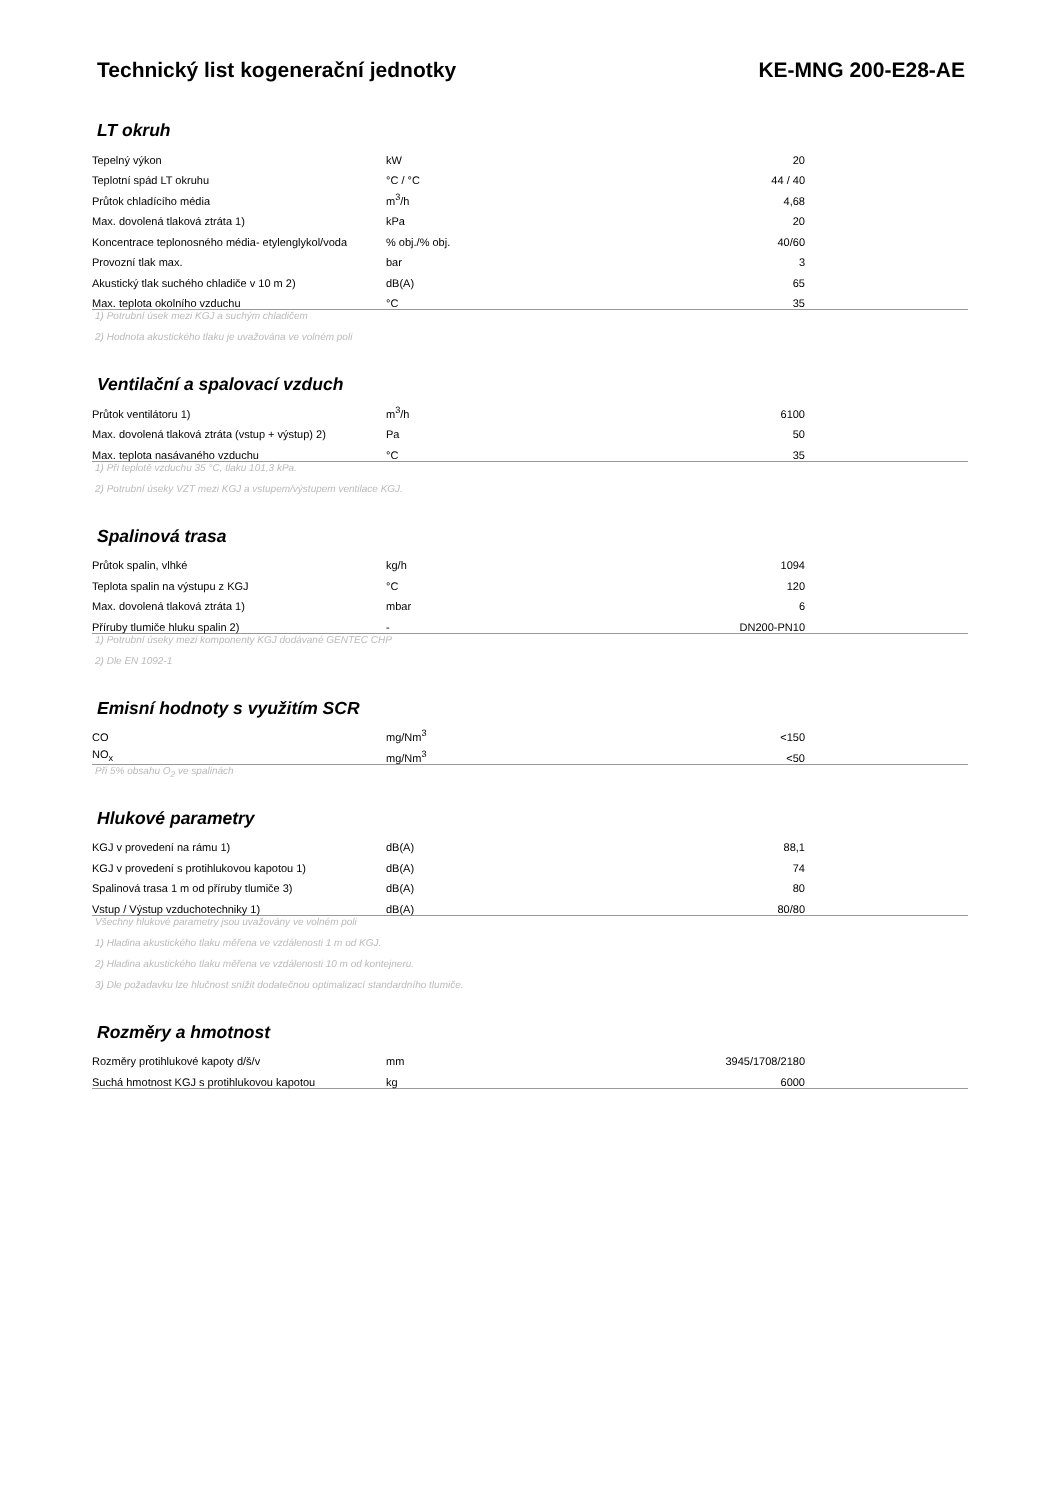Technický list kogenerační jednotky KE-MNG 200-E28-AE
LT okruh
| Tepelný výkon | kW | 20 | |
| Teplotní spád LT okruhu | °C / °C | 44 / 40 | |
| Průtok chladícího média | m<sup>3</sup>/h | 4,68 | |
| Max. dovolená tlaková ztráta 1) | kPa | 20 | |
| Koncentrace teplonosného média- etylenglykol/voda | % obj./% obj. | 40/60 | |
| Provozní tlak max. | bar | 3 | |
| Akustický tlak suchého chladiče v 10 m 2) | dB(A) | 65 | |
| Max. teplota okolního vzduchu | °C | 35 | |
1) Potrubní úsek mezi KGJ a suchým chladičem
2) Hodnota akustického tlaku je uvažována ve volném poli
Ventilační a spalovací vzduch
| Průtok ventilátoru 1) | m<sup>3</sup>/h | 6100 | |
| Max. dovolená tlaková ztráta (vstup + výstup) 2) | Pa | 50 | |
| Max. teplota nasávaného vzduchu | °C | 35 | |
1) Při teplotě vzduchu 35 °C, tlaku 101,3 kPa.
2) Potrubní úseky VZT mezi KGJ a vstupem/výstupem ventilace KGJ.
Spalinová trasa
| Průtok spalin, vlhké | kg/h | 1094 | |
| Teplota spalin na výstupu z KGJ | °C | 120 | |
| Max. dovolená tlaková ztráta 1) | mbar | 6 | |
| Příruby tlumiče hluku spalin 2) | - | DN200-PN10 | |
1) Potrubní úseky mezi komponenty KGJ dodávané GENTEC CHP
2) Dle EN 1092-1
Emisní hodnoty s využitím SCR
| CO | mg/Nm<sup>3</sup> | <150 | |
| NO<sub>x</sub> | mg/Nm<sup>3</sup> | <50 | |
Při 5% obsahu O<sub>2</sub> ve spalinách
Hlukové parametry
| KGJ v provedení na rámu 1) | dB(A) | 88,1 | |
| KGJ v provedení s protihlukovou kapotou 1) | dB(A) | 74 | |
| Spalinová trasa 1 m od příruby tlumiče 3) | dB(A) | 80 | |
| Vstup / Výstup vzduchotechniky 1) | dB(A) | 80/80 | |
Všechny hlukové parametry jsou uvažovány ve volném poli
1) Hladina akustického tlaku měřena ve vzdálenosti 1 m od KGJ.
2) Hladina akustického tlaku měřena ve vzdálenosti 10 m od kontejneru.
3) Dle požadavku lze hlučnost snížit dodatečnou optimalizací standardního tlumiče.
Rozměry a hmotnost
| Rozměry protihlukové kapoty d/š/v | mm | 3945/1708/2180 | |
| Suchá hmotnost KGJ s protihlukovou kapotou | kg | 6000 | |